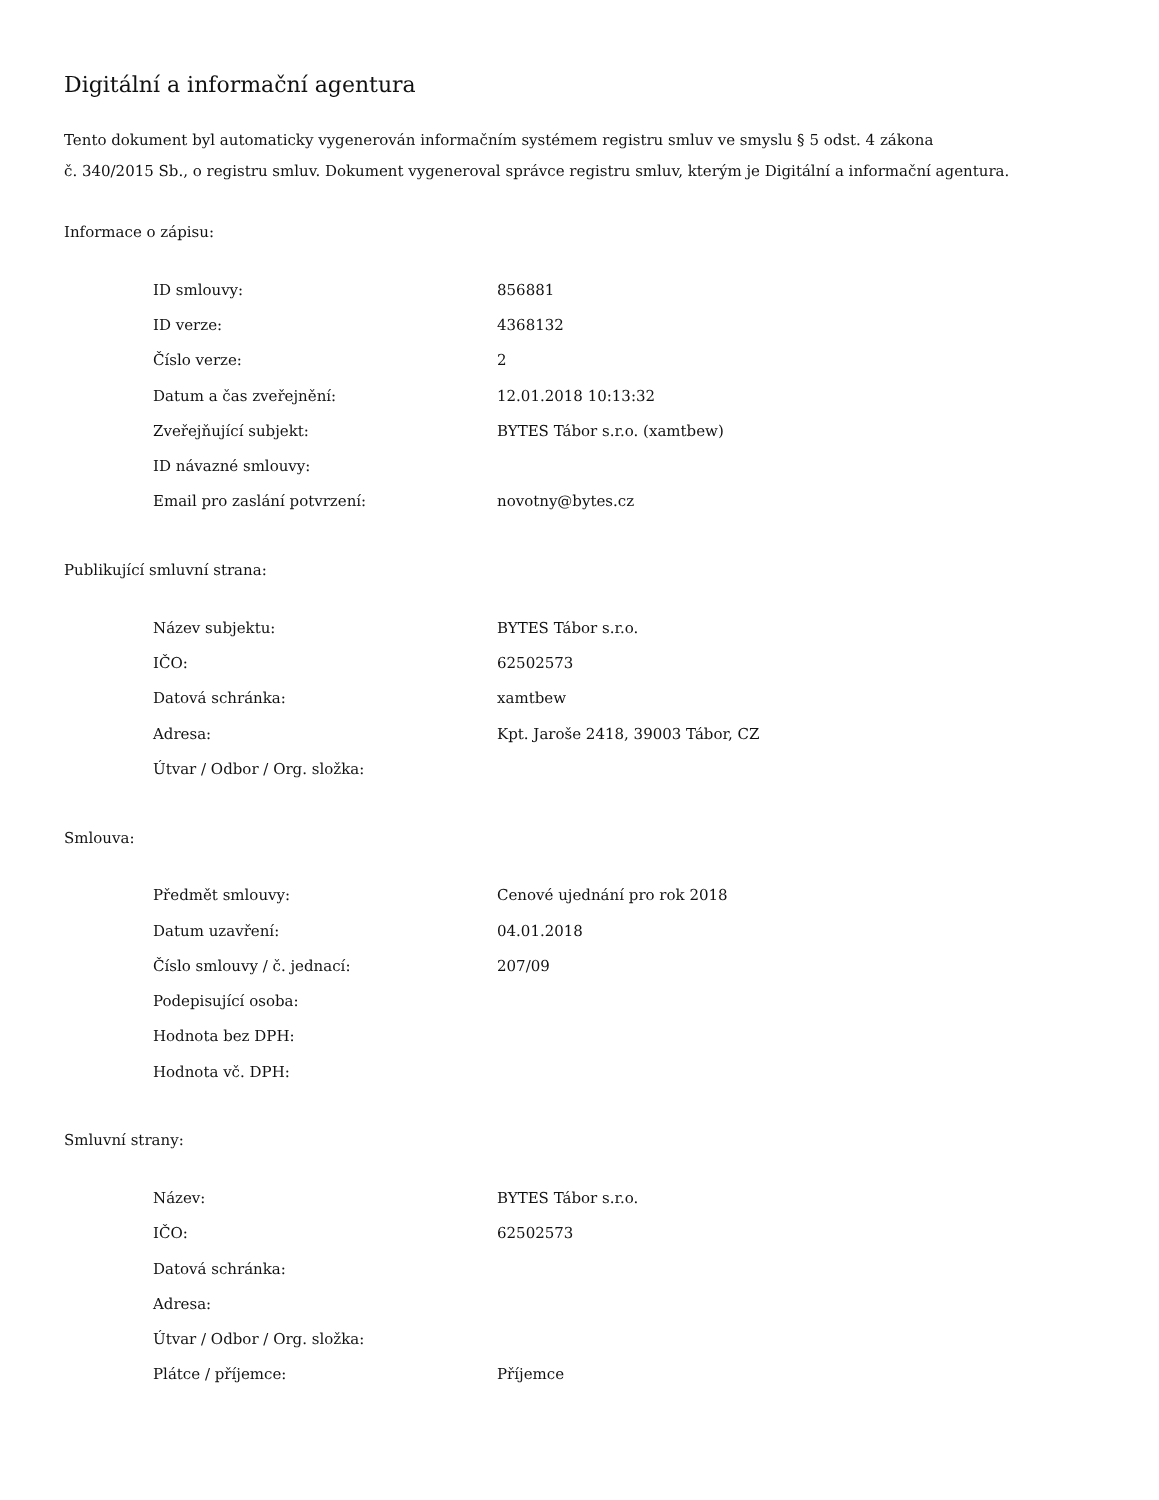Digitální a informační agentura
Tento dokument byl automaticky vygenerován informačním systémem registru smluv ve smyslu § 5 odst. 4 zákona
č. 340/2015 Sb., o registru smluv. Dokument vygeneroval správce registru smluv, kterým je Digitální a informační agentura.
Informace o zápisu:
| ID smlouvy: | 856881 |
| ID verze: | 4368132 |
| Číslo verze: | 2 |
| Datum a čas zveřejnění: | 12.01.2018 10:13:32 |
| Zveřejňující subjekt: | BYTES Tábor s.r.o. (xamtbew) |
| ID návazné smlouvy: | |
| Email pro zaslání potvrzení: | novotny@bytes.cz |
Publikující smluvní strana:
| Název subjektu: | BYTES Tábor s.r.o. |
| IČO: | 62502573 |
| Datová schránka: | xamtbew |
| Adresa: | Kpt. Jaroše 2418, 39003 Tábor, CZ |
| Útvar / Odbor / Org. složka: | |
Smlouva:
| Předmět smlouvy: | Cenové ujednání pro rok 2018 |
| Datum uzavření: | 04.01.2018 |
| Číslo smlouvy / č. jednací: | 207/09 |
| Podepisující osoba: | |
| Hodnota bez DPH: | |
| Hodnota vč. DPH: | |
Smluvní strany:
| Název: | BYTES Tábor s.r.o. |
| IČO: | 62502573 |
| Datová schránka: | |
| Adresa: | |
| Útvar / Odbor / Org. složka: | |
| Plátce / příjemce: | Příjemce |